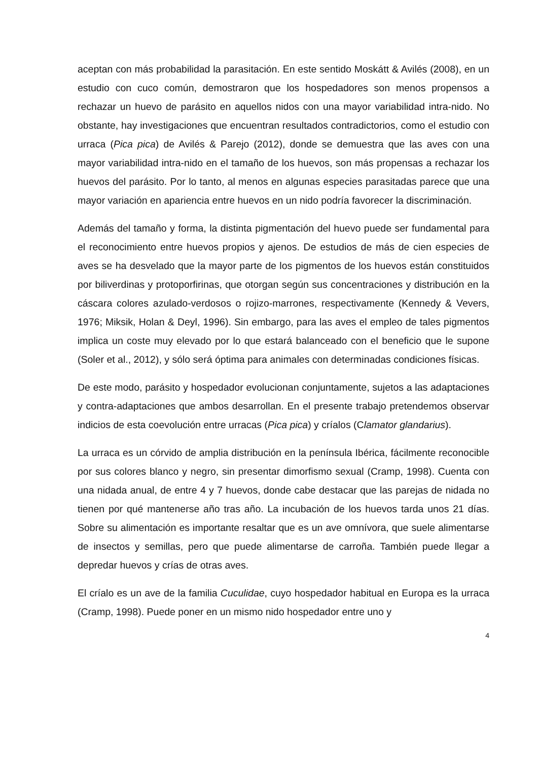aceptan con más probabilidad la parasitación. En este sentido Moskátt & Avilés (2008), en un estudio con cuco común, demostraron que los hospedadores son menos propensos a rechazar un huevo de parásito en aquellos nidos con una mayor variabilidad intra-nido. No obstante, hay investigaciones que encuentran resultados contradictorios, como el estudio con urraca (Pica pica) de Avilés & Parejo (2012), donde se demuestra que las aves con una mayor variabilidad intra-nido en el tamaño de los huevos, son más propensas a rechazar los huevos del parásito. Por lo tanto, al menos en algunas especies parasitadas parece que una mayor variación en apariencia entre huevos en un nido podría favorecer la discriminación.
Además del tamaño y forma, la distinta pigmentación del huevo puede ser fundamental para el reconocimiento entre huevos propios y ajenos. De estudios de más de cien especies de aves se ha desvelado que la mayor parte de los pigmentos de los huevos están constituidos por biliverdinas y protoporfirinas, que otorgan según sus concentraciones y distribución en la cáscara colores azulado-verdosos o rojizo-marrones, respectivamente (Kennedy & Vevers, 1976; Miksik, Holan & Deyl, 1996). Sin embargo, para las aves el empleo de tales pigmentos implica un coste muy elevado por lo que estará balanceado con el beneficio que le supone (Soler et al., 2012), y sólo será óptima para animales con determinadas condiciones físicas.
De este modo, parásito y hospedador evolucionan conjuntamente, sujetos a las adaptaciones y contra-adaptaciones que ambos desarrollan. En el presente trabajo pretendemos observar indicios de esta coevolución entre urracas (Pica pica) y críalos (Clamator glandarius).
La urraca es un córvido de amplia distribución en la península Ibérica, fácilmente reconocible por sus colores blanco y negro, sin presentar dimorfismo sexual (Cramp, 1998). Cuenta con una nidada anual, de entre 4 y 7 huevos, donde cabe destacar que las parejas de nidada no tienen por qué mantenerse año tras año. La incubación de los huevos tarda unos 21 días. Sobre su alimentación es importante resaltar que es un ave omnívora, que suele alimentarse de insectos y semillas, pero que puede alimentarse de carroña. También puede llegar a depredar huevos y crías de otras aves.
El críalo es un ave de la familia Cuculidae, cuyo hospedador habitual en Europa es la urraca (Cramp, 1998). Puede poner en un mismo nido hospedador entre uno y
4